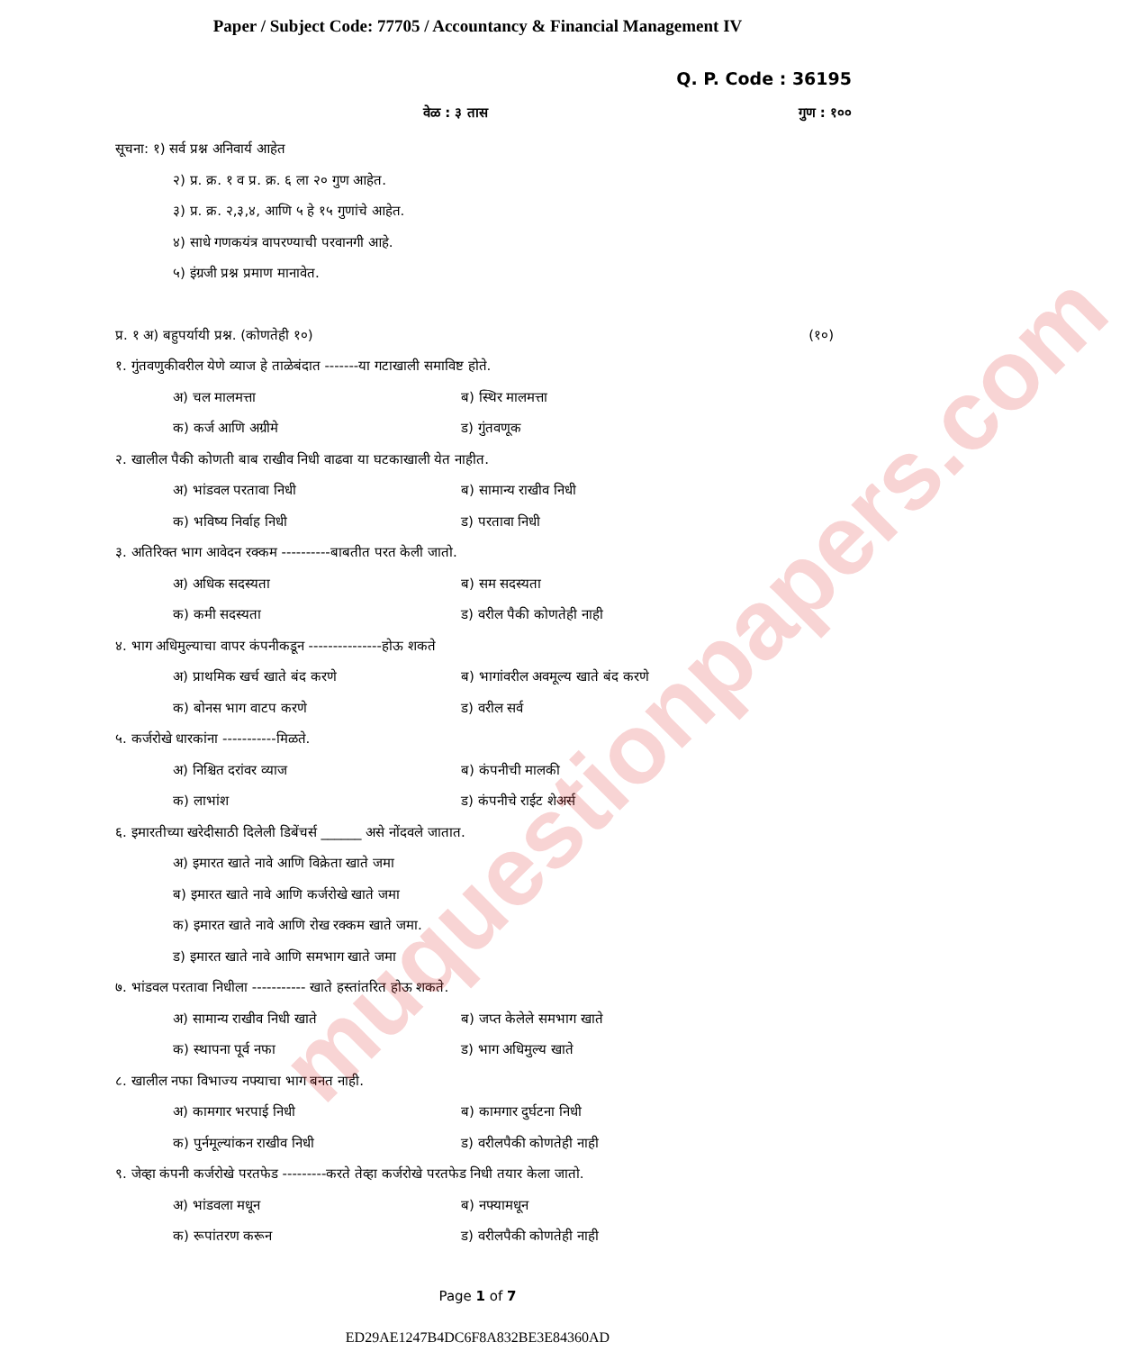muquestionpapers.com
Paper / Subject Code: 77705 / Accountancy & Financial Management IV
Q. P. Code : 36195
वेळ : ३ तास गुण : १००
सूचना: १) सर्व प्रश्न अनिवार्य आहेत
२) प्र. क्र. १ व प्र. क्र. ६ ला २० गुण आहेत.
३) प्र. क्र. २,३,४, आणि ५ हे १५ गुणांचे आहेत.
४) साधे गणकयंत्र वापरण्याची परवानगी आहे.
५) इंग्रजी प्रश्न प्रमाण मानावेत.
प्र. १ अ) बहुपर्यायी प्रश्न. (कोणतेही १०) (१०)
१. गुंतवणुकीवरील येणे व्याज हे ताळेबंदात -------या गटाखाली समाविष्ट होते.
अ) चल मालमत्ता ब) स्थिर मालमत्ता
क) कर्ज आणि अग्रीमे ड) गुंतवणूक
२. खालील पैकी कोणती बाब राखीव निधी वाढवा या घटकाखाली येत नाहीत.
अ) भांडवल परतावा निधी ब) सामान्य राखीव निधी
क) भविष्य निर्वाह निधी ड) परतावा निधी
३. अतिरिक्त भाग आवेदन रक्कम ----------बाबतीत परत केली जातो.
अ) अधिक सदस्यता ब) सम सदस्यता
क) कमी सदस्यता ड) वरील पैकी कोणतेही नाही
४. भाग अधिमुल्याचा वापर कंपनीकडून ---------------होऊ शकते
अ) प्राथमिक खर्च खाते बंद करणे ब) भागांवरील अवमूल्य खाते बंद करणे
क) बोनस भाग वाटप करणे ड) वरील सर्व
५. कर्जरोखे धारकांना -----------मिळते.
अ) निश्चित दरांवर व्याज ब) कंपनीची मालकी
क) लाभांश ड) कंपनीचे राईट शेअर्स
६. इमारतीच्या खरेदीसाठी दिलेली डिबेंचर्स ______ असे नोंदवले जातात.
अ) इमारत खाते नावे आणि विक्रेता खाते जमा
ब) इमारत खाते नावे आणि कर्जरोखे खाते जमा
क) इमारत खाते नावे आणि रोख रक्कम खाते जमा.
ड) इमारत खाते नावे आणि समभाग खाते जमा
७. भांडवल परतावा निधीला ----------- खाते हस्तांतरित होऊ शकते.
अ) सामान्य राखीव निधी खाते ब) जप्त केलेले समभाग खाते
क) स्थापना पूर्व नफा ड) भाग अधिमुल्य खाते
८. खालील नफा विभाज्य नफ्याचा भाग बनत नाही.
अ) कामगार भरपाई निधी ब) कामगार दुर्घटना निधी
क) पुर्नमूल्यांकन राखीव निधी ड) वरीलपैकी कोणतेही नाही
९. जेव्हा कंपनी कर्जरोखे परतफेड ---------करते तेव्हा कर्जरोखे परतफेड निधी तयार केला जातो.
अ) भांडवला मधून ब) नफ्यामधून
क) रूपांतरण करून ड) वरीलपैकी कोणतेही नाही
Page 1 of 7
ED29AE1247B4DC6F8A832BE3E84360AD